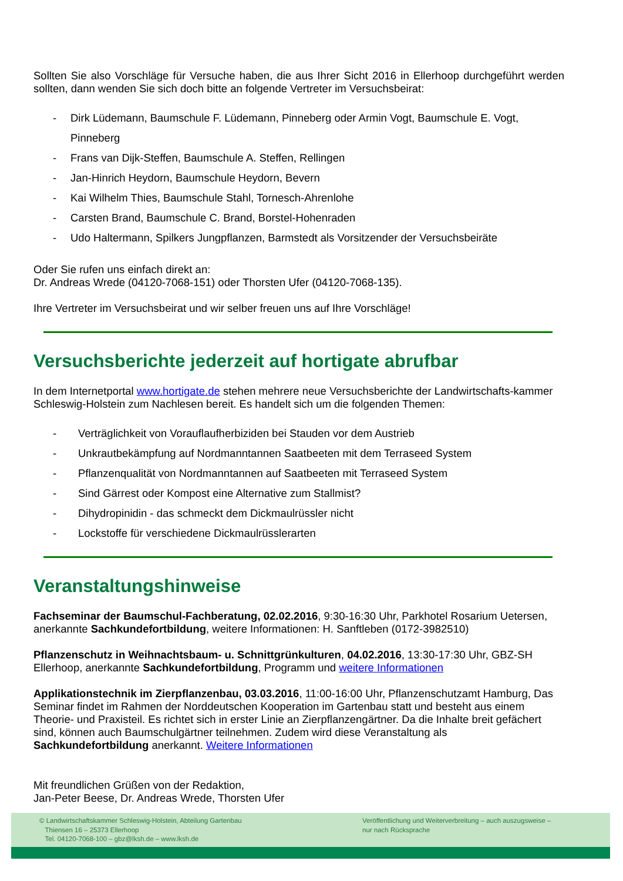Sollten Sie also Vorschläge für Versuche haben, die aus Ihrer Sicht 2016 in Ellerhoop durchgeführt werden sollten, dann wenden Sie sich doch bitte an folgende Vertreter im Versuchsbeirat:
- Dirk Lüdemann, Baumschule F. Lüdemann, Pinneberg oder Armin Vogt, Baumschule E. Vogt, Pinneberg
- Frans van Dijk-Steffen, Baumschule A. Steffen, Rellingen
- Jan-Hinrich Heydorn, Baumschule Heydorn, Bevern
- Kai Wilhelm Thies, Baumschule Stahl, Tornesch-Ahrenlohe
- Carsten Brand, Baumschule C. Brand, Borstel-Hohenraden
- Udo Haltermann, Spilkers Jungpflanzen, Barmstedt als Vorsitzender der Versuchsbeiräte
Oder Sie rufen uns einfach direkt an:
Dr. Andreas Wrede (04120-7068-151) oder Thorsten Ufer (04120-7068-135).
Ihre Vertreter im Versuchsbeirat und wir selber freuen uns auf Ihre Vorschläge!
Versuchsberichte jederzeit auf hortigate abrufbar
In dem Internetportal www.hortigate.de stehen mehrere neue Versuchsberichte der Landwirtschafts-kammer Schleswig-Holstein zum Nachlesen bereit. Es handelt sich um die folgenden Themen:
- Verträglichkeit von Vorauflaufherbiziden bei Stauden vor dem Austrieb
- Unkrautbekämpfung auf Nordmanntannen Saatbeeten mit dem Terraseed System
- Pflanzenqualität von Nordmanntannen auf Saatbeeten mit Terraseed System
- Sind Gärrest oder Kompost eine Alternative zum Stallmist?
- Dihydropinidin - das schmeckt dem Dickmaulrüssler nicht
- Lockstoffe für verschiedene Dickmaulrüsslerarten
Veranstaltungshinweise
Fachseminar der Baumschul-Fachberatung, 02.02.2016, 9:30-16:30 Uhr, Parkhotel Rosarium Uetersen, anerkannte Sachkundefortbildung, weitere Informationen: H. Sanftleben (0172-3982510)
Pflanzenschutz in Weihnachtsbaum- u. Schnittgrünkulturen, 04.02.2016, 13:30-17:30 Uhr, GBZ-SH Ellerhoop, anerkannte Sachkundefortbildung, Programm und weitere Informationen
Applikationstechnik im Zierpflanzenbau, 03.03.2016, 11:00-16:00 Uhr, Pflanzenschutzamt Hamburg, Das Seminar findet im Rahmen der Norddeutschen Kooperation im Gartenbau statt und besteht aus einem Theorie- und Praxisteil. Es richtet sich in erster Linie an Zierpflanzengärtner. Da die Inhalte breit gefächert sind, können auch Baumschulgärtner teilnehmen. Zudem wird diese Veranstaltung als Sachkundefortbildung anerkannt. Weitere Informationen
Mit freundlichen Grüßen von der Redaktion,
Jan-Peter Beese, Dr. Andreas Wrede, Thorsten Ufer
© Landwirtschaftskammer Schleswig-Holstein, Abteilung Gartenbau
Thiensen 16 – 25373 Ellerhoop
Tel. 04120-7068-100 – gbz@lksh.de – www.lksh.de
Veröffentlichung und Weiterverbreitung – auch auszugsweise –
nur nach Rücksprache